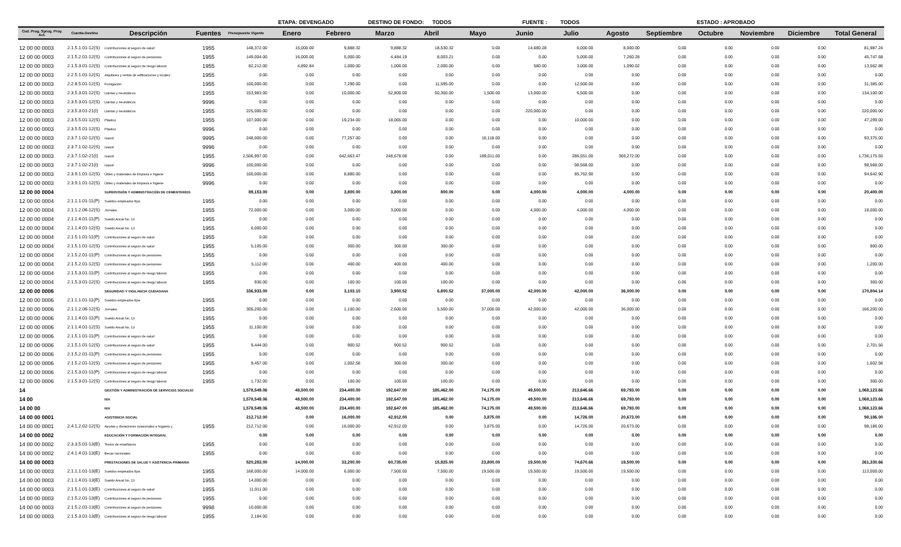ETAPA: DEVENGADO DESTINO DE FONDO: TODOS FUENTE : TODOS ESTADO : APROBADO
| Cod. Prog. Sprog. Proy. Act. | Cuenta-Destino | Descripción | Fuentes | Presupuesto Vigente | Enero | Febrero | Marzo | Abril | Mayo | Junio | Julio | Agosto | Septiembre | Octubre | Noviembre | Diciembre | Total General |
| --- | --- | --- | --- | --- | --- | --- | --- | --- | --- | --- | --- | --- | --- | --- | --- | --- | --- |
| 12 00 00 0003 | 2.1.5.1.01-12(S) | Contribuciones al seguro de salud | 1955 | 148,372.00 | 15,000.00 | 9,888.32 | 9,888.32 | 18,530.32 | 0.00 | 14,680.28 | 6,000.00 | 8,000.00 | 0.00 | 0.00 | 0.00 | 0.00 | 81,987.24 |
| 12 00 00 0003 | 2.1.5.2.01-12(S) | Contribuciones al seguro de pensiones | 1955 | 149,004.00 | 16,000.00 | 5,000.00 | 4,484.19 | 8,003.21 | 0.00 | 0.00 | 5,000.00 | 7,260.28 | 0.00 | 0.00 | 0.00 | 0.00 | 45,747.68 |
| 12 00 00 0003 | 2.1.5.3.01-12(S) | Contribuciones al seguro de riesgo laboral | 1955 | 82,212.00 | 4,892.84 | 1,000.00 | 1,000.00 | 2,000.00 | 0.00 | 580.00 | 3,000.00 | 1,090.02 | 0.00 | 0.00 | 0.00 | 0.00 | 13,562.86 |
| 12 00 00 0003 | 2.2.5.1.01-12(S) | Alquileres y rentas de edificaciones y locales | 1955 | 0.00 | 0.00 | 0.00 | 0.00 | 0.00 | 0.00 | 0.00 | 0.00 | 0.00 | 0.00 | 0.00 | 0.00 | 0.00 | 0.00 |
| 12 00 00 0003 | 2.2.8.5.01-12(S) | Fumigación | 1955 | 100,000.00 | 0.00 | 7,290.00 | 0.00 | 11,595.00 | 0.00 | 0.00 | 12,500.00 | 0.00 | 0.00 | 0.00 | 0.00 | 0.00 | 31,385.00 |
| 12 00 00 0003 | 2.3.5.3.01-12(S) | Llantas y neumáticos | 1955 | 153,983.00 | 0.00 | 10,000.00 | 52,800.00 | 50,300.00 | 1,500.00 | 13,000.00 | 6,500.00 | 0.00 | 0.00 | 0.00 | 0.00 | 0.00 | 134,100.00 |
| 12 00 00 0003 | 2.3.5.3.01-12(S) | Llantas y neumáticos | 9996 | 0.00 | 0.00 | 0.00 | 0.00 | 0.00 | 0.00 | 0.00 | 0.00 | 0.00 | 0.00 | 0.00 | 0.00 | 0.00 | 0.00 |
| 12 00 00 0003 | 2.3.5.3.01-21(I) | Llantas y neumáticos | 1955 | 225,000.00 | 0.00 | 0.00 | 0.00 | 0.00 | 0.00 | 220,000.00 | 0.00 | 0.00 | 0.00 | 0.00 | 0.00 | 0.00 | 220,000.00 |
| 12 00 00 0003 | 2.3.5.5.01-12(S) | Plástico | 1955 | 107,000.00 | 0.00 | 19,234.00 | 18,065.00 | 0.00 | 0.00 | 0.00 | 10,000.00 | 0.00 | 0.00 | 0.00 | 0.00 | 0.00 | 47,299.00 |
| 12 00 00 0003 | 2.3.5.5.01-12(S) | Plástico | 9996 | 0.00 | 0.00 | 0.00 | 0.00 | 0.00 | 0.00 | 0.00 | 0.00 | 0.00 | 0.00 | 0.00 | 0.00 | 0.00 | 0.00 |
| 12 00 00 0003 | 2.3.7.1.02-12(S) | Gasoil | 9995 | 248,000.00 | 0.00 | 77,257.00 | 0.00 | 0.00 | 16,118.00 | 0.00 | 0.00 | 0.00 | 0.00 | 0.00 | 0.00 | 0.00 | 93,375.00 |
| 12 00 00 0003 | 2.3.7.1.02-12(S) | Gasoil | 9996 | 0.00 | 0.00 | 0.00 | 0.00 | 0.00 | 0.00 | 0.00 | 0.00 | 0.00 | 0.00 | 0.00 | 0.00 | 0.00 | 0.00 |
| 12 00 00 0003 | 2.3.7.1.02-21(I) | Gasoil | 1955 | 2,506,997.00 | 0.00 | 642,663.47 | 248,678.08 | 0.00 | 189,011.00 | 0.00 | 286,551.00 | 369,272.00 | 0.00 | 0.00 | 0.00 | 0.00 | 1,736,175.55 |
| 12 00 00 0003 | 2.3.7.1.02-21(I) | Gasoil | 9996 | 100,000.00 | 0.00 | 0.00 | 0.00 | 0.00 | 0.00 | 0.00 | 98,568.00 | 0.00 | 0.00 | 0.00 | 0.00 | 0.00 | 98,568.00 |
| 12 00 00 0003 | 2.3.9.1.01-12(S) | Útiles y materiales de limpieza e higiene | 1955 | 100,000.00 | 0.00 | 8,880.00 | 0.00 | 0.00 | 0.00 | 0.00 | 85,762.90 | 0.00 | 0.00 | 0.00 | 0.00 | 0.00 | 94,642.90 |
| 12 00 00 0003 | 2.3.9.1.01-12(S) | Útiles y materiales de limpieza e higiene | 9996 | 0.00 | 0.00 | 0.00 | 0.00 | 0.00 | 0.00 | 0.00 | 0.00 | 0.00 | 0.00 | 0.00 | 0.00 | 0.00 | 0.00 |
| 12 00 00 0004 | | SUPERVISIÓN Y ADMINISTRACIÓN DE CEMENTERIOS | | 89,153.00 | 0.00 | 3,800.00 | 3,800.00 | 800.00 | 0.00 | 4,000.00 | 4,000.00 | 4,000.00 | 0.00 | 0.00 | 0.00 | 0.00 | 20,400.00 |
| 12 00 00 0004 | 2.1.1.1.01-11(P) | Sueldos empleados fijos | 1955 | 0.00 | 0.00 | 0.00 | 0.00 | 0.00 | 0.00 | 0.00 | 0.00 | 0.00 | 0.00 | 0.00 | 0.00 | 0.00 | 0.00 |
| 12 00 00 0004 | 2.1.1.2.06-12(S) | Jornales | 1955 | 72,000.00 | 0.00 | 3,000.00 | 3,000.00 | 0.00 | 0.00 | 4,000.00 | 4,000.00 | 4,000.00 | 0.00 | 0.00 | 0.00 | 0.00 | 18,000.00 |
| 12 00 00 0004 | 2.1.1.4.01-11(P) | Sueldo Anual No. 13 | 1955 | 0.00 | 0.00 | 0.00 | 0.00 | 0.00 | 0.00 | 0.00 | 0.00 | 0.00 | 0.00 | 0.00 | 0.00 | 0.00 | 0.00 |
| 12 00 00 0004 | 2.1.1.4.01-12(S) | Sueldo Anual No. 13 | 1955 | 6,000.00 | 0.00 | 0.00 | 0.00 | 0.00 | 0.00 | 0.00 | 0.00 | 0.00 | 0.00 | 0.00 | 0.00 | 0.00 | 0.00 |
| 12 00 00 0004 | 2.1.5.1.01-11(P) | Contribuciones al seguro de salud | 1955 | 0.00 | 0.00 | 0.00 | 0.00 | 0.00 | 0.00 | 0.00 | 0.00 | 0.00 | 0.00 | 0.00 | 0.00 | 0.00 | 0.00 |
| 12 00 00 0004 | 2.1.5.1.01-12(S) | Contribuciones al seguro de salud | 1955 | 5,105.00 | 0.00 | 300.00 | 300.00 | 300.00 | 0.00 | 0.00 | 0.00 | 0.00 | 0.00 | 0.00 | 0.00 | 0.00 | 900.00 |
| 12 00 00 0004 | 2.1.5.2.01-11(P) | Contribuciones al seguro de pensiones | 1955 | 0.00 | 0.00 | 0.00 | 0.00 | 0.00 | 0.00 | 0.00 | 0.00 | 0.00 | 0.00 | 0.00 | 0.00 | 0.00 | 0.00 |
| 12 00 00 0004 | 2.1.5.2.01-12(S) | Contribuciones al seguro de pensiones | 1955 | 5,112.00 | 0.00 | 400.00 | 400.00 | 400.00 | 0.00 | 0.00 | 0.00 | 0.00 | 0.00 | 0.00 | 0.00 | 0.00 | 1,200.00 |
| 12 00 00 0004 | 2.1.5.3.01-11(P) | Contribuciones al seguro de riesgo laboral | 1955 | 0.00 | 0.00 | 0.00 | 0.00 | 0.00 | 0.00 | 0.00 | 0.00 | 0.00 | 0.00 | 0.00 | 0.00 | 0.00 | 0.00 |
| 12 00 00 0004 | 2.1.5.3.01-12(S) | Contribuciones al seguro de riesgo laboral | 1955 | 936.00 | 0.00 | 100.00 | 100.00 | 100.00 | 0.00 | 0.00 | 0.00 | 0.00 | 0.00 | 0.00 | 0.00 | 0.00 | 300.00 |
| 12 00 00 0006 | | SEGURIDAD Y VIGILANCIA CIUDADANA | | 336,933.00 | 0.00 | 3,103.10 | 3,900.52 | 6,800.52 | 37,000.00 | 42,000.00 | 42,000.00 | 36,000.00 | 0.00 | 0.00 | 0.00 | 0.00 | 170,804.14 |
| 12 00 00 0006 | 2.1.1.1.01-11(P) | Sueldos empleados fijos | 1955 | 0.00 | 0.00 | 0.00 | 0.00 | 0.00 | 0.00 | 0.00 | 0.00 | 0.00 | 0.00 | 0.00 | 0.00 | 0.00 | 0.00 |
| 12 00 00 0006 | 2.1.1.2.06-12(S) | Jornales | 1955 | 305,200.00 | 0.00 | 1,100.00 | 2,600.00 | 5,500.00 | 37,000.00 | 42,000.00 | 42,000.00 | 36,000.00 | 0.00 | 0.00 | 0.00 | 0.00 | 166,200.00 |
| 12 00 00 0006 | 2.1.1.4.01-11(P) | Sueldo Anual No. 13 | 1955 | 0.00 | 0.00 | 0.00 | 0.00 | 0.00 | 0.00 | 0.00 | 0.00 | 0.00 | 0.00 | 0.00 | 0.00 | 0.00 | 0.00 |
| 12 00 00 0006 | 2.1.1.4.01-12(S) | Sueldo Anual No. 13 | 1955 | 11,100.00 | 0.00 | 0.00 | 0.00 | 0.00 | 0.00 | 0.00 | 0.00 | 0.00 | 0.00 | 0.00 | 0.00 | 0.00 | 0.00 |
| 12 00 00 0006 | 2.1.5.1.01-11(P) | Contribuciones al seguro de salud | 1955 | 0.00 | 0.00 | 0.00 | 0.00 | 0.00 | 0.00 | 0.00 | 0.00 | 0.00 | 0.00 | 0.00 | 0.00 | 0.00 | 0.00 |
| 12 00 00 0006 | 2.1.5.1.01-12(S) | Contribuciones al seguro de salud | 1955 | 9,444.00 | 0.00 | 900.52 | 900.52 | 900.52 | 0.00 | 0.00 | 0.00 | 0.00 | 0.00 | 0.00 | 0.00 | 0.00 | 2,701.56 |
| 12 00 00 0006 | 2.1.5.2.01-11(P) | Contribuciones al seguro de pensiones | 1955 | 0.00 | 0.00 | 0.00 | 0.00 | 0.00 | 0.00 | 0.00 | 0.00 | 0.00 | 0.00 | 0.00 | 0.00 | 0.00 | 0.00 |
| 12 00 00 0006 | 2.1.5.2.01-12(S) | Contribuciones al seguro de pensiones | 1955 | 9,457.00 | 0.00 | 1,002.58 | 300.00 | 300.00 | 0.00 | 0.00 | 0.00 | 0.00 | 0.00 | 0.00 | 0.00 | 0.00 | 1,602.58 |
| 12 00 00 0006 | 2.1.5.3.01-11(P) | Contribuciones al seguro de riesgo laboral | 1955 | 0.00 | 0.00 | 0.00 | 0.00 | 0.00 | 0.00 | 0.00 | 0.00 | 0.00 | 0.00 | 0.00 | 0.00 | 0.00 | 0.00 |
| 12 00 00 0006 | 2.1.5.3.01-12(S) | Contribuciones al seguro de riesgo laboral | 1955 | 1,732.00 | 0.00 | 100.00 | 100.00 | 100.00 | 0.00 | 0.00 | 0.00 | 0.00 | 0.00 | 0.00 | 0.00 | 0.00 | 300.00 |
| 14 | | GESTIÓN Y ADMINISTRACIÓN DE SERVICIOS SOCIALES | | 1,578,549.06 | 48,500.00 | 234,400.00 | 192,647.00 | 185,462.00 | 74,175.00 | 49,500.00 | 213,646.66 | 69,793.00 | 0.00 | 0.00 | 0.00 | 0.00 | 1,068,123.66 |
| 14 00 | | N/A | | 1,578,549.06 | 48,500.00 | 234,400.00 | 192,647.00 | 185,462.00 | 74,175.00 | 49,500.00 | 213,646.66 | 69,793.00 | 0.00 | 0.00 | 0.00 | 0.00 | 1,068,123.66 |
| 14 00 00 | | N/A | | 1,578,549.06 | 48,500.00 | 234,400.00 | 192,647.00 | 185,462.00 | 74,175.00 | 49,500.00 | 213,646.66 | 69,793.00 | 0.00 | 0.00 | 0.00 | 0.00 | 1,068,123.66 |
| 14 00 00 0001 | | ASISTENCIA SOCIAL | | 212,712.00 | 0.00 | 16,000.00 | 42,912.00 | 0.00 | 3,875.00 | 0.00 | 14,726.00 | 20,673.00 | 0.00 | 0.00 | 0.00 | 0.00 | 98,186.00 |
| 14 00 00 0001 | 2.4.1.2.02-12(S) | Ayudas y donaciones ocasionales a hogares y | 1955 | 212,712.00 | 0.00 | 16,000.00 | 42,912.00 | 0.00 | 3,875.00 | 0.00 | 14,726.00 | 20,673.00 | 0.00 | 0.00 | 0.00 | 0.00 | 98,186.00 |
| 14 00 00 0002 | | EDUCACIÓN Y FORMACIÓN INTEGRAL | | 0.00 | 0.00 | 0.00 | 0.00 | 0.00 | 0.00 | 0.00 | 0.00 | 0.00 | 0.00 | 0.00 | 0.00 | 0.00 | 0.00 |
| 14 00 00 0002 | 2.3.3.5.01-13(E) | Textos de enseñanza | 1955 | 0.00 | 0.00 | 0.00 | 0.00 | 0.00 | 0.00 | 0.00 | 0.00 | 0.00 | 0.00 | 0.00 | 0.00 | 0.00 | 0.00 |
| 14 00 00 0002 | 2.4.1.4.01-13(E) | Becas nacionales | 1955 | 0.00 | 0.00 | 0.00 | 0.00 | 0.00 | 0.00 | 0.00 | 0.00 | 0.00 | 0.00 | 0.00 | 0.00 | 0.00 | 0.00 |
| 14 00 00 0003 | | PRESTACIONES DE SALUD Y ASISTENCIA PRIMARIA | | 520,283.00 | 14,000.00 | 33,200.00 | 60,735.00 | 15,925.00 | 23,800.00 | 19,500.00 | 74,670.66 | 19,500.00 | 0.00 | 0.00 | 0.00 | 0.00 | 261,330.66 |
| 14 00 00 0003 | 2.1.1.1.01-13(E) | Sueldos empleados fijos | 1955 | 168,000.00 | 14,000.00 | 6,000.00 | 7,500.00 | 7,500.00 | 19,500.00 | 19,500.00 | 19,500.00 | 19,500.00 | 0.00 | 0.00 | 0.00 | 0.00 | 113,000.00 |
| 14 00 00 0003 | 2.1.1.4.01-13(E) | Sueldo Anual No. 13 | 1955 | 14,000.00 | 0.00 | 0.00 | 0.00 | 0.00 | 0.00 | 0.00 | 0.00 | 0.00 | 0.00 | 0.00 | 0.00 | 0.00 | 0.00 |
| 14 00 00 0003 | 2.1.5.1.01-13(E) | Contribuciones al seguro de salud | 1955 | 11,911.00 | 0.00 | 0.00 | 0.00 | 0.00 | 0.00 | 0.00 | 0.00 | 0.00 | 0.00 | 0.00 | 0.00 | 0.00 | 0.00 |
| 14 00 00 0003 | 2.1.5.2.01-13(E) | Contribuciones al seguro de pensiones | 1955 | 0.00 | 0.00 | 0.00 | 0.00 | 0.00 | 0.00 | 0.00 | 0.00 | 0.00 | 0.00 | 0.00 | 0.00 | 0.00 | 0.00 |
| 14 00 00 0003 | 2.1.5.2.01-13(E) | Contribuciones al seguro de pensiones | 9998 | 10,000.00 | 0.00 | 0.00 | 0.00 | 0.00 | 0.00 | 0.00 | 0.00 | 0.00 | 0.00 | 0.00 | 0.00 | 0.00 | 0.00 |
| 14 00 00 0003 | 2.1.5.3.01-13(E) | Contribuciones al seguro de riesgo laboral | 1955 | 2,184.00 | 0.00 | 0.00 | 0.00 | 0.00 | 0.00 | 0.00 | 0.00 | 0.00 | 0.00 | 0.00 | 0.00 | 0.00 | 0.00 |